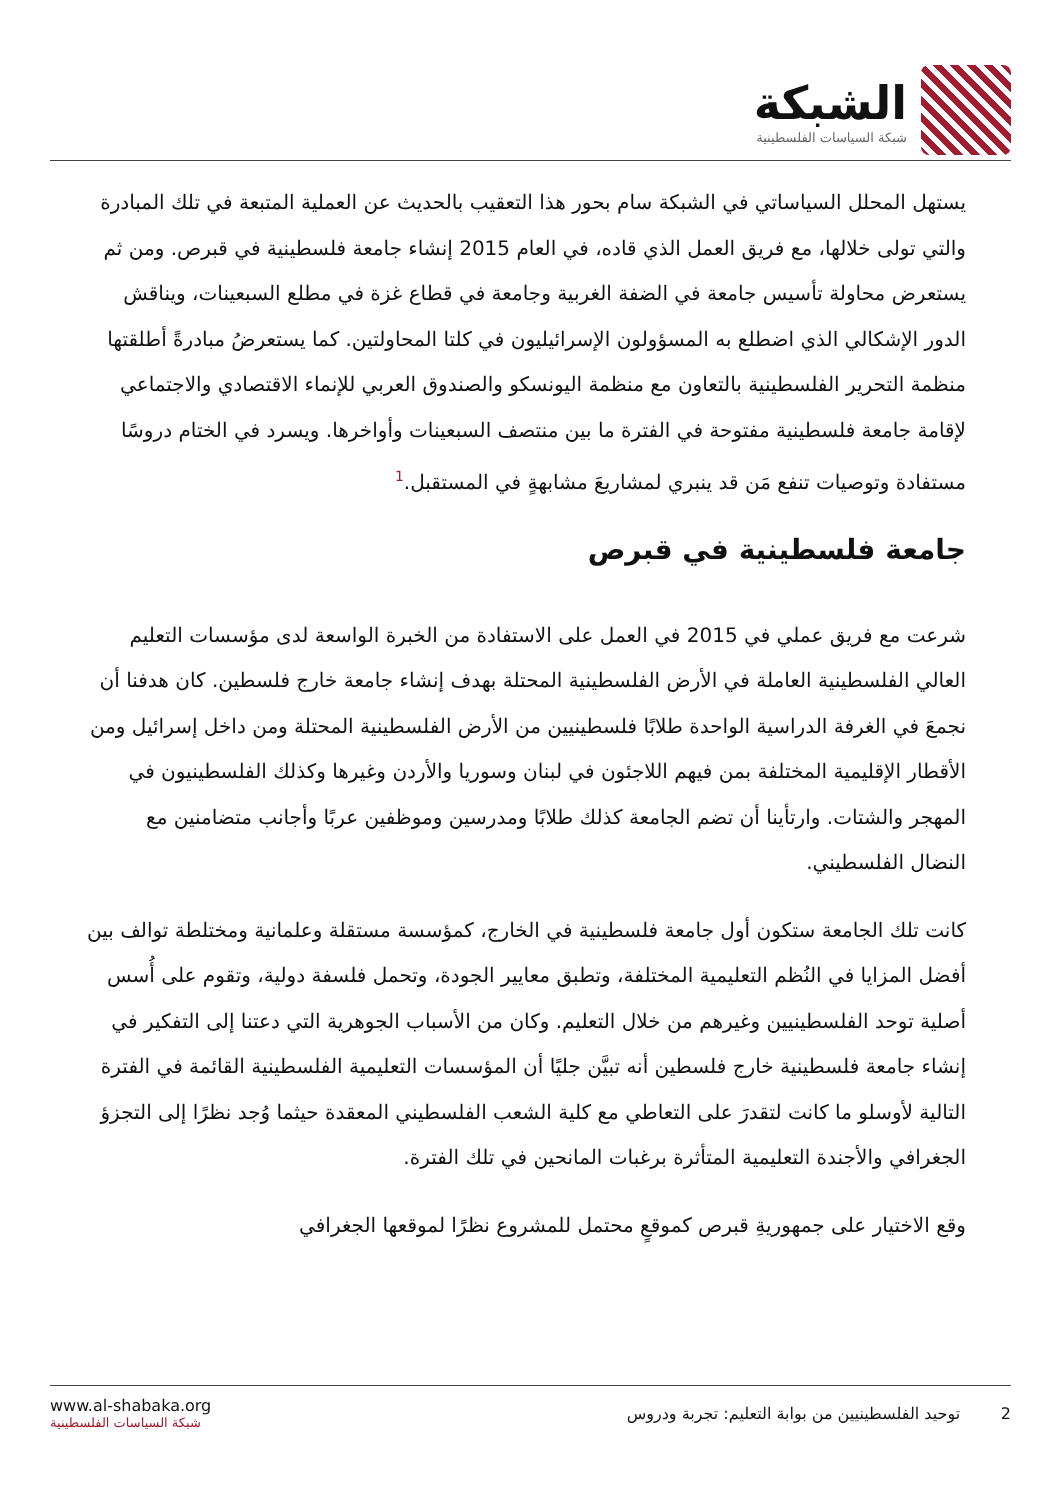الشبكة
شبكة السياسات الفلسطينية
يستهل المحلل السياساتي في الشبكة سام بحور هذا التعقيب بالحديث عن العملية المتبعة في تلك المبادرة والتي تولى خلالها، مع فريق العمل الذي قاده، في العام 2015 إنشاء جامعة فلسطينية في قبرص. ومن ثم يستعرض محاولة تأسيس جامعة في الضفة الغربية وجامعة في قطاع غزة في مطلع السبعينات، ويناقش الدور الإشكالي الذي اضطلع به المسؤولون الإسرائيليون في كلتا المحاولتين. كما يستعرضُ مبادرةً أطلقتها منظمة التحرير الفلسطينية بالتعاون مع منظمة اليونسكو والصندوق العربي للإنماء الاقتصادي والاجتماعي لإقامة جامعة فلسطينية مفتوحة في الفترة ما بين منتصف السبعينات وأواخرها. ويسرد في الختام دروسًا مستفادة وتوصيات تنفع مَن قد ينبري لمشاريعَ مشابهةٍ في المستقبل.<sup>1</sup>
جامعة فلسطينية في قبرص
شرعت مع فريق عملي في 2015 في العمل على الاستفادة من الخبرة الواسعة لدى مؤسسات التعليم العالي الفلسطينية العاملة في الأرض الفلسطينية المحتلة بهدف إنشاء جامعة خارج فلسطين. كان هدفنا أن نجمعَ في الغرفة الدراسية الواحدة طلابًا فلسطينيين من الأرض الفلسطينية المحتلة ومن داخل إسرائيل ومن الأقطار الإقليمية المختلفة بمن فيهم اللاجئون في لبنان وسوريا والأردن وغيرها وكذلك الفلسطينيون في المهجر والشتات. وارتأينا أن تضم الجامعة كذلك طلابًا ومدرسين وموظفين عربًا وأجانب متضامنين مع النضال الفلسطيني.
كانت تلك الجامعة ستكون أول جامعة فلسطينية في الخارج، كمؤسسة مستقلة وعلمانية ومختلطة توالف بين أفضل المزايا في النُظم التعليمية المختلفة، وتطبق معايير الجودة، وتحمل فلسفة دولية، وتقوم على أُسس أصلية توحد الفلسطينيين وغيرهم من خلال التعليم. وكان من الأسباب الجوهرية التي دعتنا إلى التفكير في إنشاء جامعة فلسطينية خارج فلسطين أنه تبيَّن جليًا أن المؤسسات التعليمية الفلسطينية القائمة في الفترة التالية لأوسلو ما كانت لتقدرَ على التعاطي مع كلية الشعب الفلسطيني المعقدة حيثما وُجد نظرًا إلى التجزؤ الجغرافي والأجندة التعليمية المتأثرة برغبات المانحين في تلك الفترة.
وقع الاختيار على جمهوريةِ قبرص كموقعٍ محتمل للمشروع نظرًا لموقعها الجغرافي
www.al-shabaka.org
شبكة السياسات الفلسطينية
2 توحيد الفلسطينيين من بوابة التعليم: تجربة ودروس